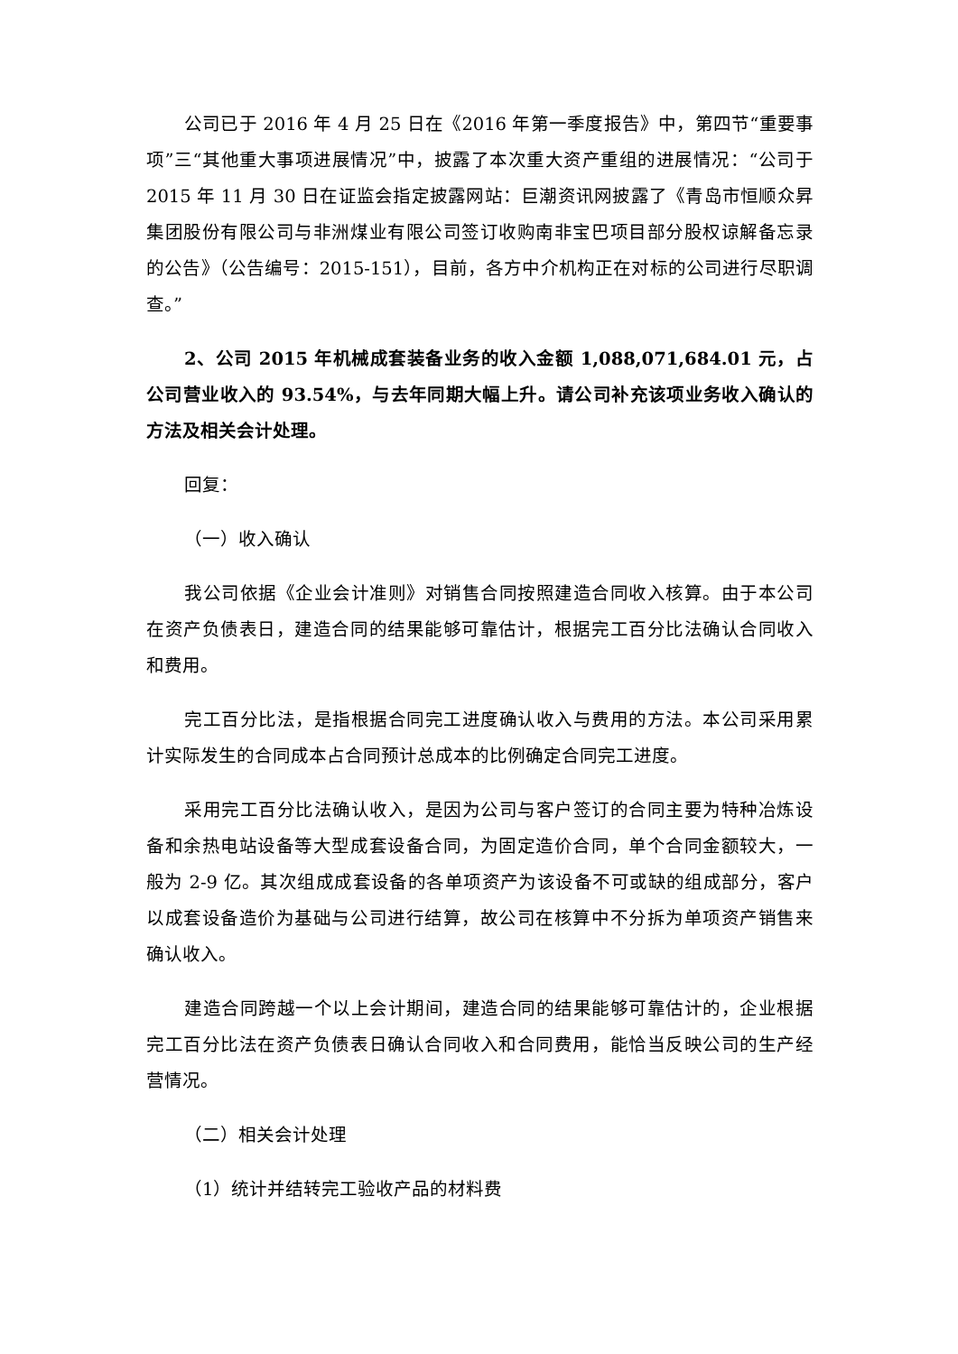公司已于 2016 年 4 月 25 日在《2016 年第一季度报告》中，第四节“重要事项”三“其他重大事项进展情况”中，披露了本次重大资产重组的进展情况：“公司于 2015 年 11 月 30 日在证监会指定披露网站：巨潮资讯网披露了《青岛市恒顺众昇集团股份有限公司与非洲煤业有限公司签订收购南非宝巴项目部分股权谅解备忘录的公告》（公告编号：2015-151），目前，各方中介机构正在对标的公司进行尽职调查。”
2、公司 2015 年机械成套装备业务的收入金额 1,088,071,684.01 元，占公司营业收入的 93.54%，与去年同期大幅上升。请公司补充该项业务收入确认的方法及相关会计处理。
回复：
（一）收入确认
我公司依据《企业会计准则》对销售合同按照建造合同收入核算。由于本公司在资产负债表日，建造合同的结果能够可靠估计，根据完工百分比法确认合同收入和费用。
完工百分比法，是指根据合同完工进度确认收入与费用的方法。本公司采用累计实际发生的合同成本占合同预计总成本的比例确定合同完工进度。
采用完工百分比法确认收入，是因为公司与客户签订的合同主要为特种冶炼设备和余热电站设备等大型成套设备合同，为固定造价合同，单个合同金额较大，一般为 2-9 亿。其次组成成套设备的各单项资产为该设备不可或缺的组成部分，客户以成套设备造价为基础与公司进行结算，故公司在核算中不分拆为单项资产销售来确认收入。
建造合同跨越一个以上会计期间，建造合同的结果能够可靠估计的，企业根据完工百分比法在资产负债表日确认合同收入和合同费用，能恰当反映公司的生产经营情况。
（二）相关会计处理
（1）统计并结转完工验收产品的材料费